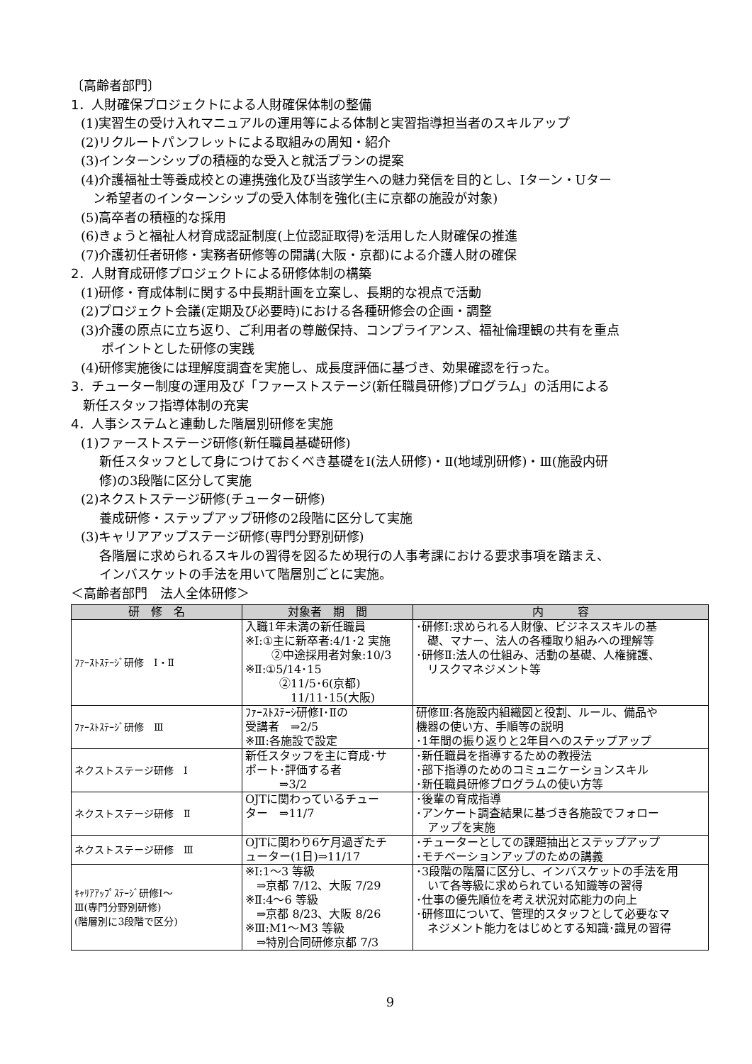〔高齢者部門〕
1．人財確保プロジェクトによる人財確保体制の整備
(1)実習生の受け入れマニュアルの運用等による体制と実習指導担当者のスキルアップ
(2)リクルートパンフレットによる取組みの周知・紹介
(3)インターンシップの積極的な受入と就活プランの提案
(4)介護福祉士等養成校との連携強化及び当該学生への魅力発信を目的とし、Iターン・Uター
ン希望者のインターンシップの受入体制を強化(主に京都の施設が対象)
(5)高卒者の積極的な採用
(6)きょうと福祉人材育成認証制度(上位認証取得)を活用した人財確保の推進
(7)介護初任者研修・実務者研修等の開講(大阪・京都)による介護人財の確保
2．人財育成研修プロジェクトによる研修体制の構築
(1)研修・育成体制に関する中長期計画を立案し、長期的な視点で活動
(2)プロジェクト会議(定期及び必要時)における各種研修会の企画・調整
(3)介護の原点に立ち返り、ご利用者の尊厳保持、コンプライアンス、福祉倫理観の共有を重点
ポイントとした研修の実践
(4)研修実施後には理解度調査を実施し、成長度評価に基づき、効果確認を行った。
3．チューター制度の運用及び「ファーストステージ(新任職員研修)プログラム」の活用による
新任スタッフ指導体制の充実
4．人事システムと連動した階層別研修を実施
(1)ファーストステージ研修(新任職員基礎研修)
新任スタッフとして身につけておくべき基礎をⅠ(法人研修)・Ⅱ(地域別研修)・Ⅲ(施設内研
修)の3段階に区分して実施
(2)ネクストステージ研修(チューター研修)
養成研修・ステップアップ研修の2段階に区分して実施
(3)キャリアアップステージ研修(専門分野別研修)
各階層に求められるスキルの習得を図るため現行の人事考課における要求事項を踏まえ、
インバスケットの手法を用いて階層別ごとに実施。
＜高齢者部門　法人全体研修＞
| 研 修 名 | 対象者 期 間 | 内 容 |
| --- | --- | --- |
| ﾌｧｰｽﾄｽﾃｰｼﾞ研修 Ⅰ・Ⅱ | 入職1年未満の新任職員 ※Ⅰ:①主に新卒者:4/1･2 実施 ②中途採用者対象:10/3 ※Ⅱ:①5/14･15 ②11/5･6(京都) 11/11･15(大阪) | ･研修Ⅰ:求められる人財像、ビジネススキルの基 礎、マナー、法人の各種取り組みへの理解等 ･研修Ⅱ:法人の仕組み、活動の基礎、人権擁護、 リスクマネジメント等 |
| ﾌｧｰｽﾄｽﾃｰｼﾞ研修 Ⅲ | ﾌｧｰｽﾄｽﾃｰｼ研修Ⅰ･Ⅱの 受講者 ⇒2/5 ※Ⅲ:各施設で設定 | 研修Ⅲ:各施設内組織図と役割、ルール、備品や 機器の使い方、手順等の説明 ･1年間の振り返りと2年目へのステップアップ |
| ネクストステージ研修 Ⅰ | 新任スタッフを主に育成･サ ポート･評価する者 ⇒3/2 | ･新任職員を指導するための教授法 ･部下指導のためのコミュニケーションスキル ･新任職員研修プログラムの使い方等 |
| ネクストステージ研修 Ⅱ | OJTに関わっているチュー ター ⇒11/7 | ･後輩の育成指導 ･アンケート調査結果に基づき各施設でフォロー アップを実施 |
| ネクストステージ研修 Ⅲ | OJTに関わり6ケ月過ぎたチ ューター(1日)⇒11/17 | ･チューターとしての課題抽出とステップアップ ･モチベーションアップのための講義 |
| ｷｬﾘｱｱｯﾌﾟｽﾃｰｼﾞ研修Ⅰ～ Ⅲ(専門分野別研修) (階層別に3段階で区分) | ※Ⅰ:1～3 等級 ⇒京都 7/12、大阪 7/29 ※Ⅱ:4～6 等級 ⇒京都 8/23、大阪 8/26 ※Ⅲ:M1～M3 等級 ⇒特別合同研修京都 7/3 | ･3段階の階層に区分し、インバスケットの手法を用 いて各等級に求められている知識等の習得 ･仕事の優先順位を考え状況対応能力の向上 ･研修Ⅲについて、管理的スタッフとして必要なマ ネジメント能力をはじめとする知識･識見の習得 |
9